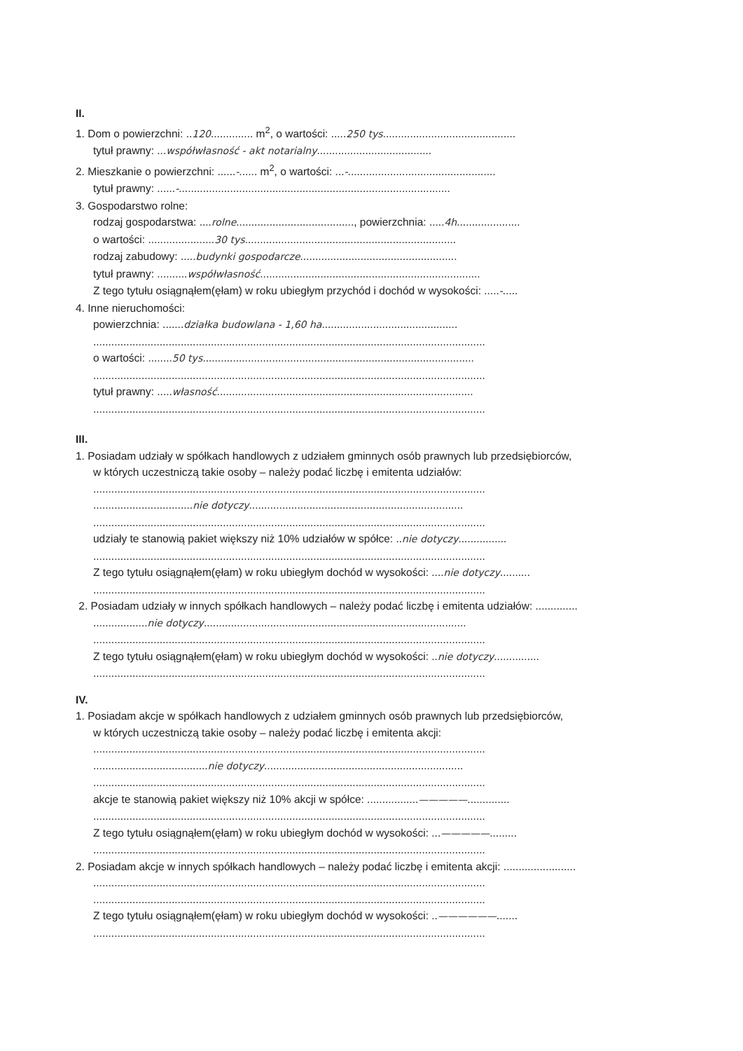II.
1. Dom o powierzchni: ..120.............. m<sup>2</sup>, o wartości: .....250 tys............................................
tytuł prawny: ...współwłasność - akt notarialny......................................
2. Mieszkanie o powierzchni: ......-...... m<sup>2</sup>, o wartości: ...-.................................................
tytuł prawny: ......-..........................................................................................
3. Gospodarstwo rolne:
rodzaj gospodarstwa: ....rolne......................................., powierzchnia: .....4h.....................
o wartości: ......................30 tys......................................................................
rodzaj zabudowy: .....budynki gospodarcze....................................................
tytuł prawny: ..........współwłasność.........................................................................
Z tego tytułu osiągnąłem(ęłam) w roku ubiegłym przychód i dochód w wysokości: .....-.....
4. Inne nieruchomości:
powierzchnia: .......działka budowlana - 1,60 ha.............................................
..................................................................................................................................
o wartości: ........50 tys..........................................................................................
..................................................................................................................................
tytuł prawny: .....własność.....................................................................................
..................................................................................................................................
III.
1. Posiadam udziały w spółkach handlowych z udziałem gminnych osób prawnych lub przedsiębiorców,
w których uczestniczą takie osoby – należy podać liczbę i emitenta udziałów:
..................................................................................................................................
.................................nie dotyczy.......................................................................
..................................................................................................................................
udziały te stanowią pakiet większy niż 10% udziałów w spółce: ..nie dotyczy................
..................................................................................................................................
Z tego tytułu osiągnąłem(ęłam) w roku ubiegłym dochód w wysokości: ....nie dotyczy..........
..................................................................................................................................
2. Posiadam udziały w innych spółkach handlowych – należy podać liczbę i emitenta udziałów: ..............
..................nie dotyczy.......................................................................................
..................................................................................................................................
Z tego tytułu osiągnąłem(ęłam) w roku ubiegłym dochód w wysokości: ..nie dotyczy...............
..................................................................................................................................
IV.
1. Posiadam akcje w spółkach handlowych z udziałem gminnych osób prawnych lub przedsiębiorców,
w których uczestniczą takie osoby – należy podać liczbę i emitenta akcji:
..................................................................................................................................
......................................nie dotyczy..................................................................
..................................................................................................................................
akcje te stanowią pakiet większy niż 10% akcji w spółce: .................—————..............
..................................................................................................................................
Z tego tytułu osiągnąłem(ęłam) w roku ubiegłym dochód w wysokości: ...—————.........
..................................................................................................................................
2. Posiadam akcje w innych spółkach handlowych – należy podać liczbę i emitenta akcji: ........................
..................................................................................................................................
..................................................................................................................................
Z tego tytułu osiągnąłem(ęłam) w roku ubiegłym dochód w wysokości: ..——————.......
..................................................................................................................................